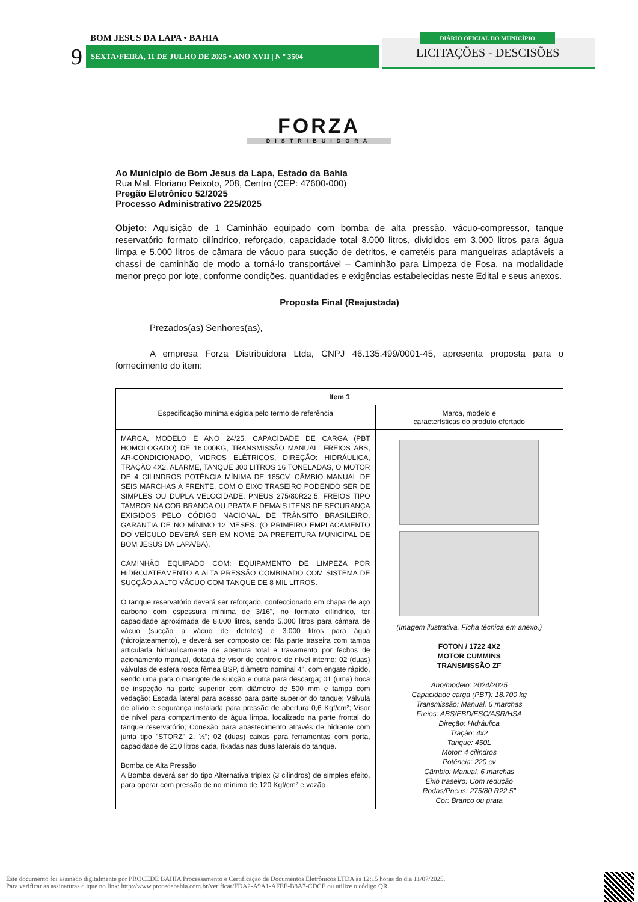BOM JESUS DA LAPA • BAHIA
9 SEXTA•FEIRA, 11 DE JULHO DE 2025 • ANO XVII | N º 3504
DIÁRIO OFICIAL DO MUNICÍPIO
LICITAÇÕES - DESCISÕES
FORZA
DISTRIBUIDORA
Ao Município de Bom Jesus da Lapa, Estado da Bahia
Rua Mal. Floriano Peixoto, 208, Centro (CEP: 47600-000)
Pregão Eletrônico 52/2025
Processo Administrativo 225/2025
Objeto: Aquisição de 1 Caminhão equipado com bomba de alta pressão, vácuo-compressor, tanque reservatório formato cilíndrico, reforçado, capacidade total 8.000 litros, divididos em 3.000 litros para água limpa e 5.000 litros de câmara de vácuo para sucção de detritos, e carretéis para mangueiras adaptáveis a chassi de caminhão de modo a torná-lo transportável – Caminhão para Limpeza de Fosa, na modalidade menor preço por lote, conforme condições, quantidades e exigências estabelecidas neste Edital e seus anexos.
Proposta Final (Reajustada)
Prezados(as) Senhores(as),
A empresa Forza Distribuidora Ltda, CNPJ 46.135.499/0001-45, apresenta proposta para o fornecimento do item:
| Item 1 | |
| --- | --- |
| Especificação mínima exigida pelo termo de referência | Marca, modelo e características do produto ofertado |
| MARCA, MODELO E ANO 24/25. CAPACIDADE DE CARGA (PBT HOMOLOGADO) DE 16.000KG, TRANSMISSÃO MANUAL, FREIOS ABS, AR-CONDICIONADO, VIDROS ELÉTRICOS, DIREÇÃO: HIDRÁULICA, TRAÇÃO 4X2, ALARME, TANQUE 300 LITROS 16 TONELADAS, O MOTOR DE 4 CILINDROS POTÊNCIA MÍNIMA DE 185CV, CÂMBIO MANUAL DE SEIS MARCHAS À FRENTE, COM O EIXO TRASEIRO PODENDO SER DE SIMPLES OU DUPLA VELOCIDADE. PNEUS 275/80R22.5, FREIOS TIPO TAMBOR NA COR BRANCA OU PRATA E DEMAIS ITENS DE SEGURANÇA EXIGIDOS PELO CÓDIGO NACIONAL DE TRÂNSITO BRASILEIRO. GARANTIA DE NO MÍNIMO 12 MESES. (O PRIMEIRO EMPLACAMENTO DO VEÍCULO DEVERÁ SER EM NOME DA PREFEITURA MUNICIPAL DE BOM JESUS DA LAPA/BA). CAMINHÃO EQUIPADO COM: EQUIPAMENTO DE LIMPEZA POR HIDROJATEAMENTO A ALTA PRESSÃO COMBINADO COM SISTEMA DE SUCÇÃO A ALTO VÁCUO COM TANQUE DE 8 MIL LITROS. O tanque reservatório deverá ser reforçado, confeccionado em chapa de aço carbono com espessura mínima de 3/16", no formato cilíndrico, ter capacidade aproximada de 8.000 litros, sendo 5.000 litros para câmara de vácuo (sucção a vácuo de detritos) e 3.000 litros para água (hidrojateamento), e deverá ser composto de: Na parte traseira com tampa articulada hidraulicamente de abertura total e travamento por fechos de acionamento manual, dotada de visor de controle de nível interno; 02 (duas) válvulas de esfera rosca fêmea BSP, diâmetro nominal 4", com engate rápido, sendo uma para o mangote de sucção e outra para descarga; 01 (uma) boca de inspeção na parte superior com diâmetro de 500 mm e tampa com vedação; Escada lateral para acesso para parte superior do tanque; Válvula de alívio e segurança instalada para pressão de abertura 0,6 Kgf/cm²; Visor de nível para compartimento de água limpa, localizado na parte frontal do tanque reservatório; Conexão para abastecimento através de hidrante com junta tipo "STORZ" 2. ½"; 02 (duas) caixas para ferramentas com porta, capacidade de 210 litros cada, fixadas nas duas laterais do tanque. Bomba de Alta Pressão A Bomba deverá ser do tipo Alternativa triplex (3 cilindros) de simples efeito, para operar com pressão de no mínimo de 120 Kgf/cm² e vazão | (Imagem ilustrativa. Ficha técnica em anexo.) FOTON / 1722 4X2 MOTOR CUMMINS TRANSMISSÃO ZF Ano/modelo: 2024/2025 Capacidade carga (PBT): 18.700 kg Transmissão: Manual, 6 marchas Freios: ABS/EBD/ESC/ASR/HSA Direção: Hidráulica Tração: 4x2 Tanque: 450L Motor: 4 cilindros Potência: 220 cv Câmbio: Manual, 6 marchas Eixo traseiro: Com redução Rodas/Pneus: 275/80 R22.5" Cor: Branco ou prata |
Este documento foi assinado digitalmente por PROCEDE BAHIA Processamento e Certificação de Documentos Eletrônicos LTDA às 12:15 horas do dia 11/07/2025.
Para verificar as assinaturas clique no link: http://www.procedebahia.com.br/verificar/FDA2-A9A1-AFEE-B8A7-CDCE ou utilize o código QR.